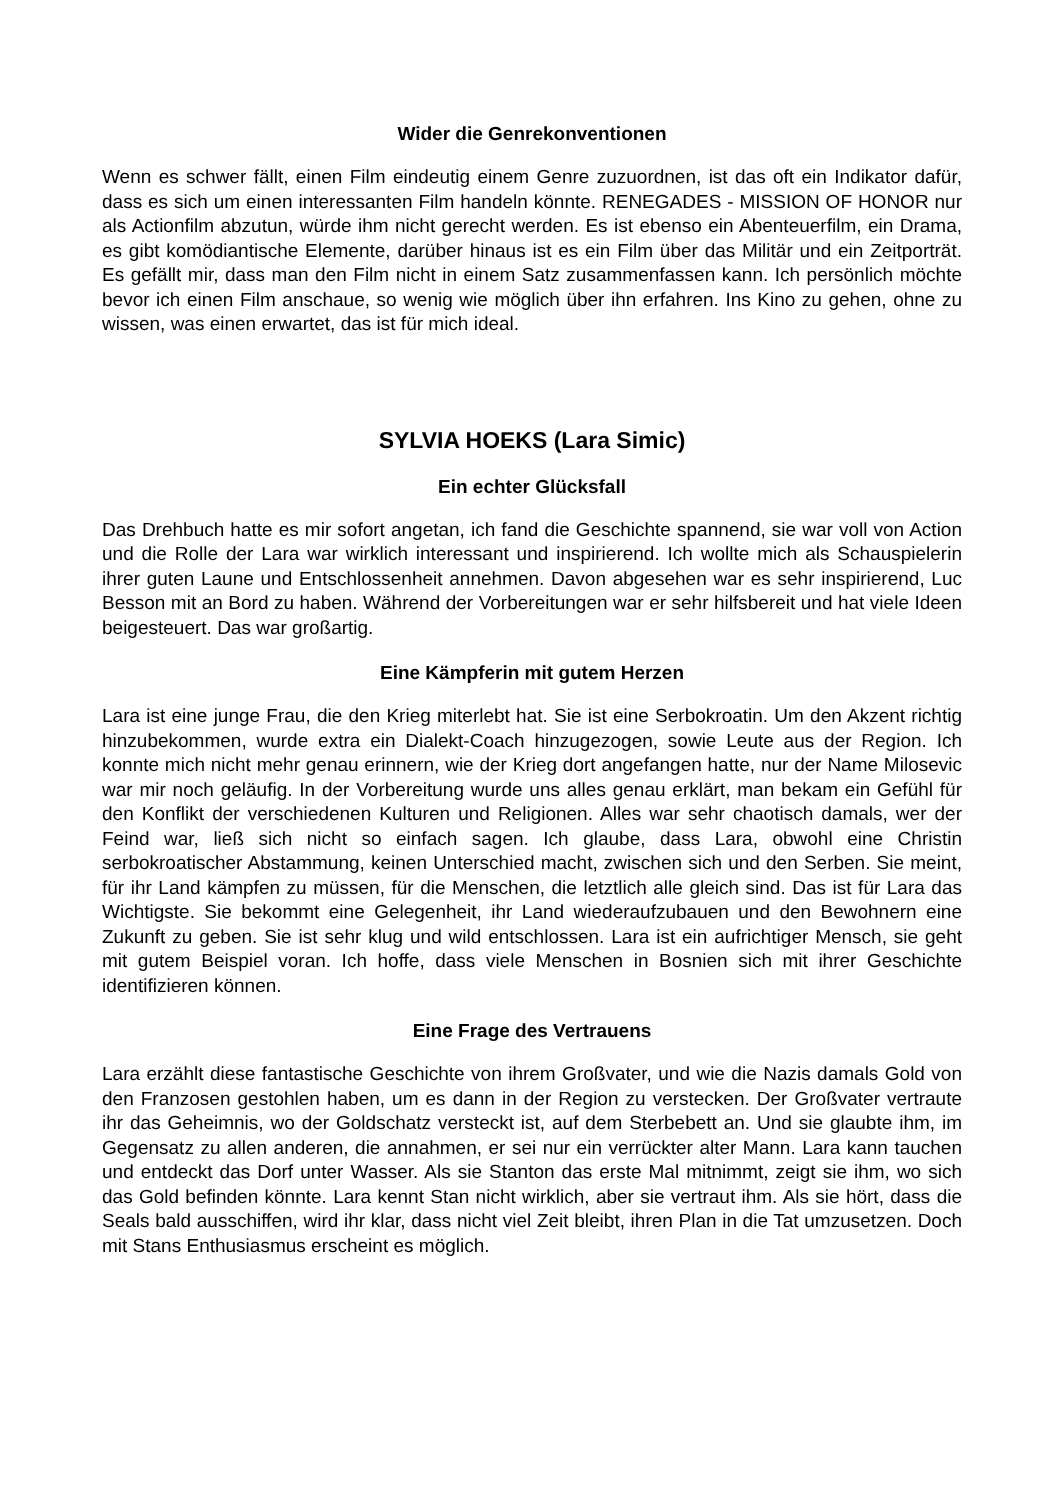Wider die Genrekonventionen
Wenn es schwer fällt, einen Film eindeutig einem Genre zuzuordnen, ist das oft ein Indikator dafür, dass es sich um einen interessanten Film handeln könnte. RENEGADES - MISSION OF HONOR nur als Actionfilm abzutun, würde ihm nicht gerecht werden. Es ist ebenso ein Abenteuerfilm, ein Drama, es gibt komödiantische Elemente, darüber hinaus ist es ein Film über das Militär und ein Zeitporträt. Es gefällt mir, dass man den Film nicht in einem Satz zusammenfassen kann. Ich persönlich möchte bevor ich einen Film anschaue, so wenig wie möglich über ihn erfahren. Ins Kino zu gehen, ohne zu wissen, was einen erwartet, das ist für mich ideal.
SYLVIA HOEKS (Lara Simic)
Ein echter Glücksfall
Das Drehbuch hatte es mir sofort angetan, ich fand die Geschichte spannend, sie war voll von Action und die Rolle der Lara war wirklich interessant und inspirierend. Ich wollte mich als Schauspielerin ihrer guten Laune und Entschlossenheit annehmen. Davon abgesehen war es sehr inspirierend, Luc Besson mit an Bord zu haben. Während der Vorbereitungen war er sehr hilfsbereit und hat viele Ideen beigesteuert. Das war großartig.
Eine Kämpferin mit gutem Herzen
Lara ist eine junge Frau, die den Krieg miterlebt hat. Sie ist eine Serbokroatin. Um den Akzent richtig hinzubekommen, wurde extra ein Dialekt-Coach hinzugezogen, sowie Leute aus der Region. Ich konnte mich nicht mehr genau erinnern, wie der Krieg dort angefangen hatte, nur der Name Milosevic war mir noch geläufig. In der Vorbereitung wurde uns alles genau erklärt, man bekam ein Gefühl für den Konflikt der verschiedenen Kulturen und Religionen. Alles war sehr chaotisch damals, wer der Feind war, ließ sich nicht so einfach sagen. Ich glaube, dass Lara, obwohl eine Christin serbokroatischer Abstammung, keinen Unterschied macht, zwischen sich und den Serben. Sie meint, für ihr Land kämpfen zu müssen, für die Menschen, die letztlich alle gleich sind. Das ist für Lara das Wichtigste. Sie bekommt eine Gelegenheit, ihr Land wiederaufzubauen und den Bewohnern eine Zukunft zu geben. Sie ist sehr klug und wild entschlossen. Lara ist ein aufrichtiger Mensch, sie geht mit gutem Beispiel voran. Ich hoffe, dass viele Menschen in Bosnien sich mit ihrer Geschichte identifizieren können.
Eine Frage des Vertrauens
Lara erzählt diese fantastische Geschichte von ihrem Großvater, und wie die Nazis damals Gold von den Franzosen gestohlen haben, um es dann in der Region zu verstecken. Der Großvater vertraute ihr das Geheimnis, wo der Goldschatz versteckt ist, auf dem Sterbebett an. Und sie glaubte ihm, im Gegensatz zu allen anderen, die annahmen, er sei nur ein verrückter alter Mann. Lara kann tauchen und entdeckt das Dorf unter Wasser. Als sie Stanton das erste Mal mitnimmt, zeigt sie ihm, wo sich das Gold befinden könnte. Lara kennt Stan nicht wirklich, aber sie vertraut ihm. Als sie hört, dass die Seals bald ausschiffen, wird ihr klar, dass nicht viel Zeit bleibt, ihren Plan in die Tat umzusetzen. Doch mit Stans Enthusiasmus erscheint es möglich.